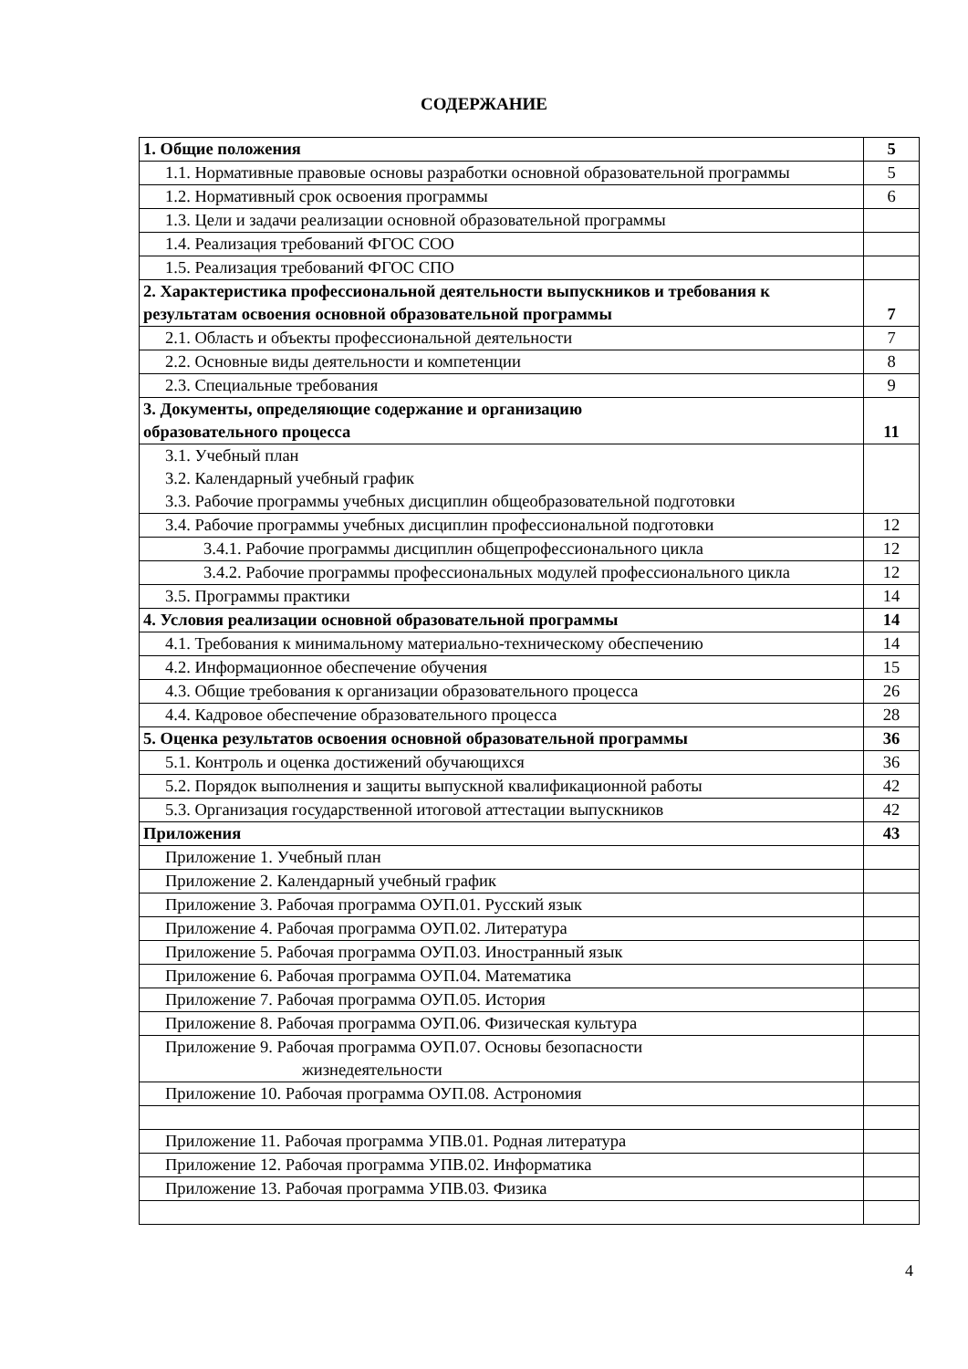СОДЕРЖАНИЕ
| 1. Общие положения | 5 |
| 1.1. Нормативные правовые основы разработки основной образовательной программы | 5 |
| 1.2. Нормативный срок освоения программы | 6 |
| 1.3. Цели и задачи реализации основной образовательной программы | |
| 1.4. Реализация требований ФГОС СОО | |
| 1.5. Реализация требований ФГОС СПО | |
| 2. Характеристика профессиональной деятельности выпускников и требования к результатам освоения основной образовательной программы | 7 |
| 2.1. Область и объекты профессиональной деятельности | 7 |
| 2.2. Основные виды деятельности и компетенции | 8 |
| 2.3. Специальные требования | 9 |
| 3. Документы, определяющие содержание и организацию образовательного процесса | 11 |
| 3.1. Учебный план 3.2. Календарный учебный график 3.3. Рабочие программы учебных дисциплин общеобразовательной подготовки | |
| 3.4. Рабочие программы учебных дисциплин профессиональной подготовки | 12 |
| 3.4.1. Рабочие программы дисциплин общепрофессионального цикла | 12 |
| 3.4.2. Рабочие программы профессиональных модулей профессионального цикла | 12 |
| 3.5. Программы практики | 14 |
| 4. Условия реализации основной образовательной программы | 14 |
| 4.1. Требования к минимальному материально-техническому обеспечению | 14 |
| 4.2. Информационное обеспечение обучения | 15 |
| 4.3. Общие требования к организации образовательного процесса | 26 |
| 4.4. Кадровое обеспечение образовательного процесса | 28 |
| 5. Оценка результатов освоения основной образовательной программы | 36 |
| 5.1. Контроль и оценка достижений обучающихся | 36 |
| 5.2. Порядок выполнения и защиты выпускной квалификационной работы | 42 |
| 5.3. Организация государственной итоговой аттестации выпускников | 42 |
| Приложения | 43 |
| Приложение 1. Учебный план | |
| Приложение 2. Календарный учебный график | |
| Приложение 3. Рабочая программа ОУП.01. Русский язык | |
| Приложение 4. Рабочая программа ОУП.02. Литература | |
| Приложение 5. Рабочая программа ОУП.03. Иностранный язык | |
| Приложение 6. Рабочая программа ОУП.04. Математика | |
| Приложение 7. Рабочая программа ОУП.05. История | |
| Приложение 8. Рабочая программа ОУП.06. Физическая культура | |
| Приложение 9. Рабочая программа ОУП.07. Основы безопасности жизнедеятельности | |
| Приложение 10. Рабочая программа ОУП.08. Астрономия | |
| Приложение 11. Рабочая программа УПВ.01. Родная литература | |
| Приложение 12. Рабочая программа УПВ.02. Информатика | |
| Приложение 13. Рабочая программа УПВ.03. Физика | |
4